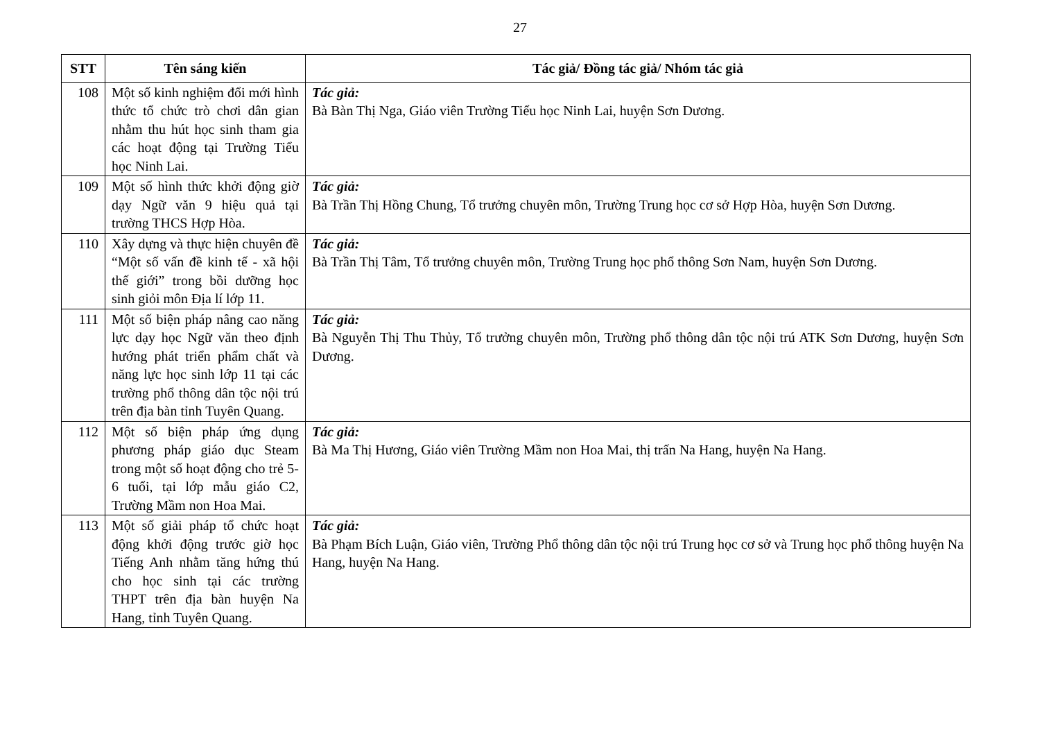27
| STT | Tên sáng kiến | Tác giả/ Đồng tác giả/ Nhóm tác giả |
| --- | --- | --- |
| 108 | Một số kinh nghiệm đổi mới hình thức tổ chức trò chơi dân gian nhằm thu hút học sinh tham gia các hoạt động tại Trường Tiểu học Ninh Lai. | Tác giả: Bà Bàn Thị Nga, Giáo viên Trường Tiểu học Ninh Lai, huyện Sơn Dương. |
| 109 | Một số hình thức khởi động giờ dạy Ngữ văn 9 hiệu quả tại trường THCS Hợp Hòa. | Tác giả: Bà Trần Thị Hồng Chung, Tổ trưởng chuyên môn, Trường Trung học cơ sở Hợp Hòa, huyện Sơn Dương. |
| 110 | Xây dựng và thực hiện chuyên đề “Một số vấn đề kinh tế - xã hội thế giới” trong bồi dưỡng học sinh giỏi môn Địa lí lớp 11. | Tác giả: Bà Trần Thị Tâm, Tổ trưởng chuyên môn, Trường Trung học phổ thông Sơn Nam, huyện Sơn Dương. |
| 111 | Một số biện pháp nâng cao năng lực dạy học Ngữ văn theo định hướng phát triển phẩm chất và năng lực học sinh lớp 11 tại các trường phổ thông dân tộc nội trú trên địa bàn tỉnh Tuyên Quang. | Tác giả: Bà Nguyễn Thị Thu Thủy, Tổ trưởng chuyên môn, Trường phổ thông dân tộc nội trú ATK Sơn Dương, huyện Sơn Dương. |
| 112 | Một số biện pháp ứng dụng phương pháp giáo dục Steam trong một số hoạt động cho trẻ 5-6 tuổi, tại lớp mẫu giáo C2, Trường Mầm non Hoa Mai. | Tác giả: Bà Ma Thị Hương, Giáo viên Trường Mầm non Hoa Mai, thị trấn Na Hang, huyện Na Hang. |
| 113 | Một số giải pháp tổ chức hoạt động khởi động trước giờ học Tiếng Anh nhằm tăng hứng thú cho học sinh tại các trường THPT trên địa bàn huyện Na Hang, tỉnh Tuyên Quang. | Tác giả: Bà Phạm Bích Luận, Giáo viên, Trường Phổ thông dân tộc nội trú Trung học cơ sở và Trung học phổ thông huyện Na Hang, huyện Na Hang. |